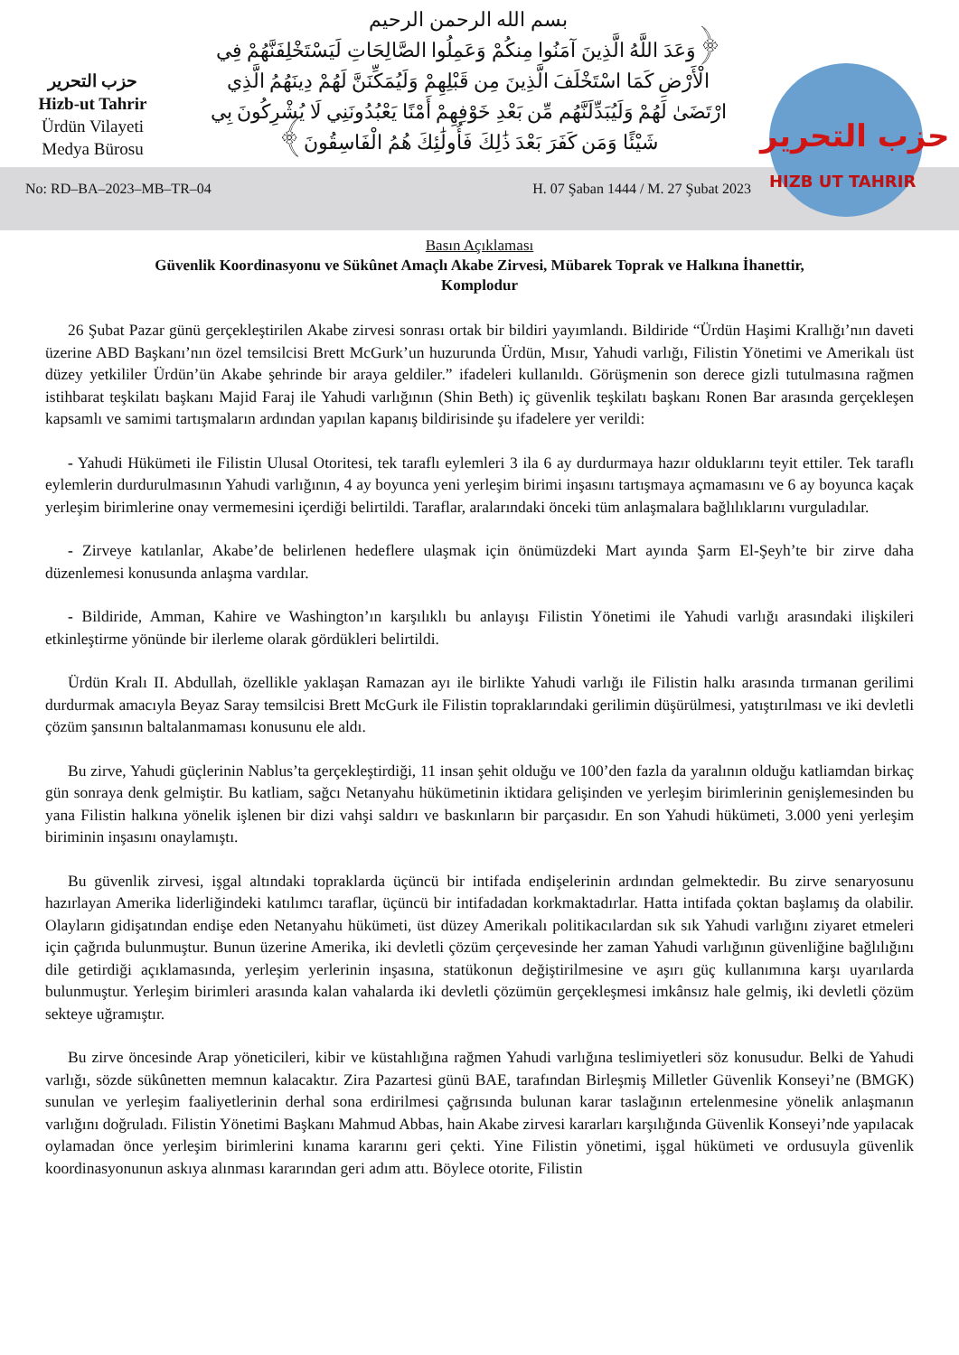حزب التحرير
Hizb-ut Tahrir
Ürdün Vilayeti
Medya Bürosu
بسم الله الرحمن الرحيم
﴿وَعَدَ اللَّهُ الَّذِينَ آمَنُوا مِنكُمْ وَعَمِلُوا الصَّالِحَاتِ لَيَسْتَخْلِفَنَّهُمْ فِي الْأَرْضِ كَمَا اسْتَخْلَفَ الَّذِينَ مِن قَبْلِهِمْ وَلَيُمَكِّنَنَّ لَهُمْ دِينَهُمُ الَّذِي ارْتَضَىٰ لَهُمْ وَلَيُبَدِّلَنَّهُم مِّن بَعْدِ خَوْفِهِمْ أَمْنًا يَعْبُدُونَنِي لَا يُشْرِكُونَ بِي شَيْئًا وَمَن كَفَرَ بَعْدَ ذَٰلِكَ فَأُولَٰئِكَ هُمُ الْفَاسِقُونَ﴾
حزب التحرير
HIZB UT TAHRIR
No: RD–BA–2023–MB–TR–04 H. 07 Şaban 1444 / M. 27 Şubat 2023
Basın Açıklaması
Güvenlik Koordinasyonu ve Sükûnet Amaçlı Akabe Zirvesi, Mübarek Toprak ve Halkına İhanettir,
Komplodur
26 Şubat Pazar günü gerçekleştirilen Akabe zirvesi sonrası ortak bir bildiri yayımlandı. Bildiride “Ürdün Haşimi Krallığı’nın daveti üzerine ABD Başkanı’nın özel temsilcisi Brett McGurk’un huzurunda Ürdün, Mısır, Yahudi varlığı, Filistin Yönetimi ve Amerikalı üst düzey yetkililer Ürdün’ün Akabe şehrinde bir araya geldiler.” ifadeleri kullanıldı. Görüşmenin son derece gizli tutulmasına rağmen istihbarat teşkilatı başkanı Majid Faraj ile Yahudi varlığının (Shin Beth) iç güvenlik teşkilatı başkanı Ronen Bar arasında gerçekleşen kapsamlı ve samimi tartışmaların ardından yapılan kapanış bildirisinde şu ifadelere yer verildi:
- Yahudi Hükümeti ile Filistin Ulusal Otoritesi, tek taraflı eylemleri 3 ila 6 ay durdurmaya hazır olduklarını teyit ettiler. Tek taraflı eylemlerin durdurulmasının Yahudi varlığının, 4 ay boyunca yeni yerleşim birimi inşasını tartışmaya açmamasını ve 6 ay boyunca kaçak yerleşim birimlerine onay vermemesini içerdiği belirtildi. Taraflar, aralarındaki önceki tüm anlaşmalara bağlılıklarını vurguladılar.
- Zirveye katılanlar, Akabe’de belirlenen hedeflere ulaşmak için önümüzdeki Mart ayında Şarm El-Şeyh’te bir zirve daha düzenlemesi konusunda anlaşma vardılar.
- Bildiride, Amman, Kahire ve Washington’ın karşılıklı bu anlayışı Filistin Yönetimi ile Yahudi varlığı arasındaki ilişkileri etkinleştirme yönünde bir ilerleme olarak gördükleri belirtildi.
Ürdün Kralı II. Abdullah, özellikle yaklaşan Ramazan ayı ile birlikte Yahudi varlığı ile Filistin halkı arasında tırmanan gerilimi durdurmak amacıyla Beyaz Saray temsilcisi Brett McGurk ile Filistin topraklarındaki gerilimin düşürülmesi, yatıştırılması ve iki devletli çözüm şansının baltalanmaması konusunu ele aldı.
Bu zirve, Yahudi güçlerinin Nablus’ta gerçekleştirdiği, 11 insan şehit olduğu ve 100’den fazla da yaralının olduğu katliamdan birkaç gün sonraya denk gelmiştir. Bu katliam, sağcı Netanyahu hükümetinin iktidara gelişinden ve yerleşim birimlerinin genişlemesinden bu yana Filistin halkına yönelik işlenen bir dizi vahşi saldırı ve baskınların bir parçasıdır. En son Yahudi hükümeti, 3.000 yeni yerleşim biriminin inşasını onaylamıştı.
Bu güvenlik zirvesi, işgal altındaki topraklarda üçüncü bir intifada endişelerinin ardından gelmektedir. Bu zirve senaryosunu hazırlayan Amerika liderliğindeki katılımcı taraflar, üçüncü bir intifadadan korkmaktadırlar. Hatta intifada çoktan başlamış da olabilir. Olayların gidişatından endişe eden Netanyahu hükümeti, üst düzey Amerikalı politikacılardan sık sık Yahudi varlığını ziyaret etmeleri için çağrıda bulunmuştur. Bunun üzerine Amerika, iki devletli çözüm çerçevesinde her zaman Yahudi varlığının güvenliğine bağlılığını dile getirdiği açıklamasında, yerleşim yerlerinin inşasına, statükonun değiştirilmesine ve aşırı güç kullanımına karşı uyarılarda bulunmuştur. Yerleşim birimleri arasında kalan vahalarda iki devletli çözümün gerçekleşmesi imkânsız hale gelmiş, iki devletli çözüm sekteye uğramıştır.
Bu zirve öncesinde Arap yöneticileri, kibir ve küstahlığına rağmen Yahudi varlığına teslimiyetleri söz konusudur. Belki de Yahudi varlığı, sözde sükûnetten memnun kalacaktır. Zira Pazartesi günü BAE, tarafından Birleşmiş Milletler Güvenlik Konseyi’ne (BMGK) sunulan ve yerleşim faaliyetlerinin derhal sona erdirilmesi çağrısında bulunan karar taslağının ertelenmesine yönelik anlaşmanın varlığını doğruladı. Filistin Yönetimi Başkanı Mahmud Abbas, hain Akabe zirvesi kararları karşılığında Güvenlik Konseyi’nde yapılacak oylamadan önce yerleşim birimlerini kınama kararını geri çekti. Yine Filistin yönetimi, işgal hükümeti ve ordusuyla güvenlik koordinasyonunun askıya alınması kararından geri adım attı. Böylece otorite, Filistin